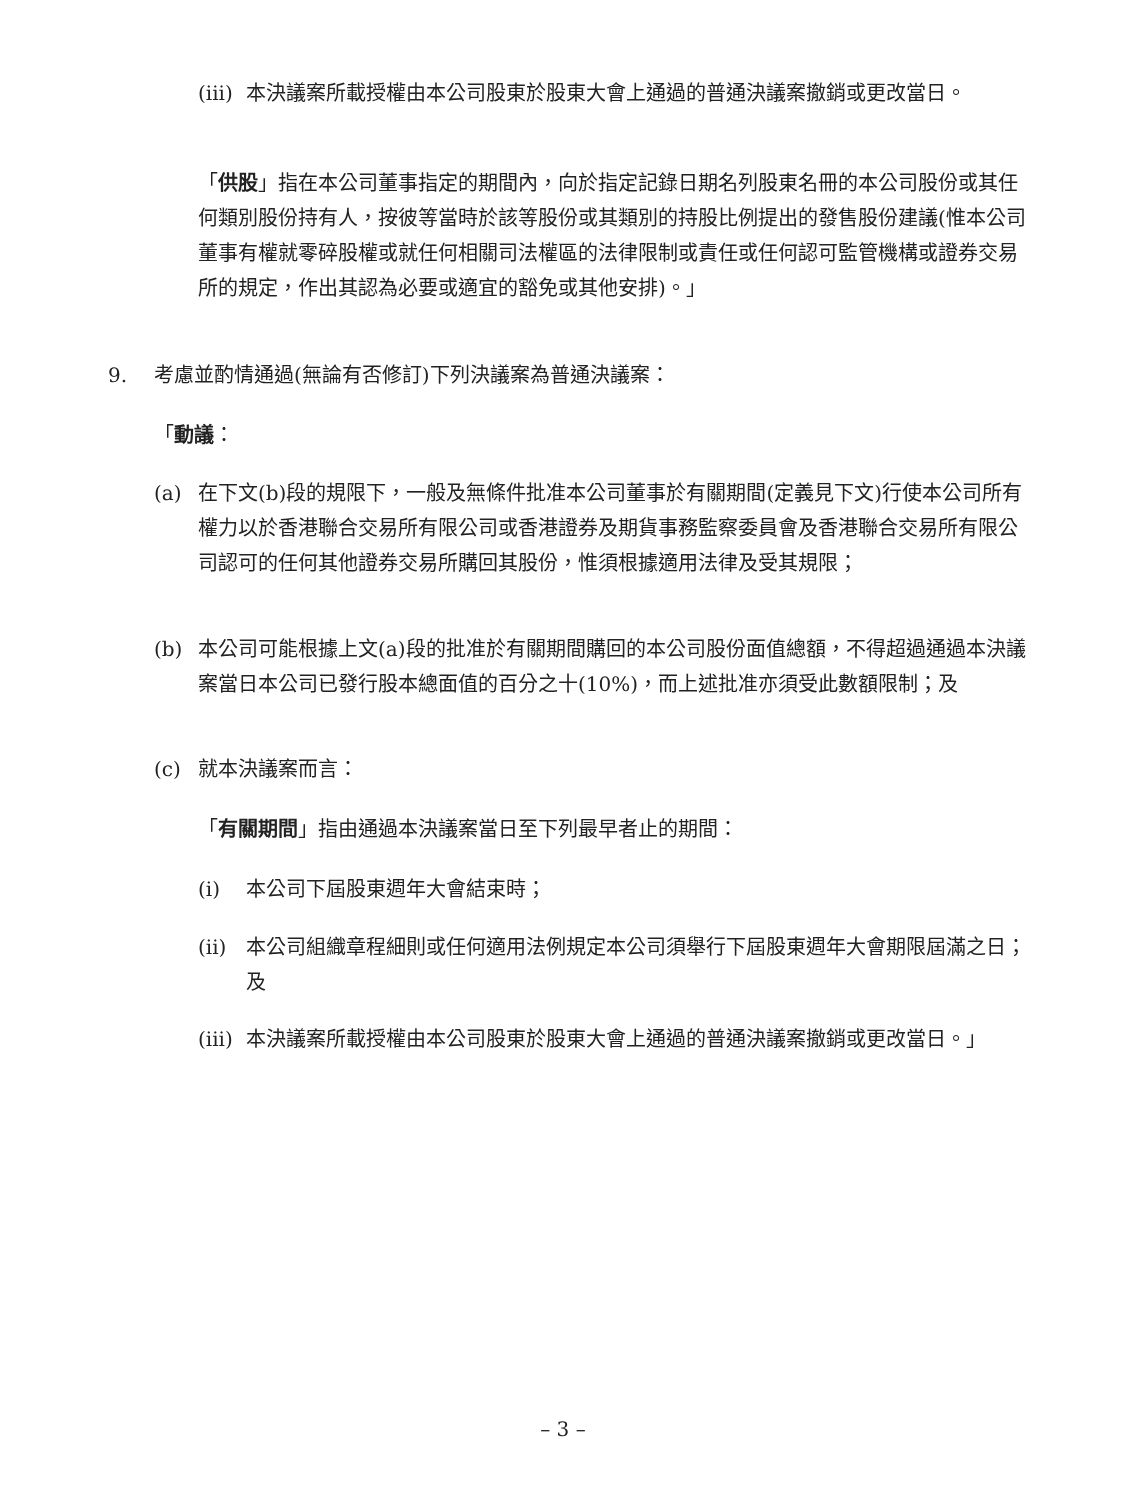(iii)
本決議案所載授權由本公司股東於股東大會上通過的普通決議案撤銷或更改當日。
「供股」指在本公司董事指定的期間內，向於指定記錄日期名列股東名冊的本公司股份或其任何類別股份持有人，按彼等當時於該等股份或其類別的持股比例提出的發售股份建議(惟本公司董事有權就零碎股權或就任何相關司法權區的法律限制或責任或任何認可監管機構或證券交易所的規定，作出其認為必要或適宜的豁免或其他安排)。」
9. 考慮並酌情通過(無論有否修訂)下列決議案為普通決議案：
「動議：
(a) 在下文(b)段的規限下，一般及無條件批准本公司董事於有關期間(定義見下文)行使本公司所有權力以於香港聯合交易所有限公司或香港證券及期貨事務監察委員會及香港聯合交易所有限公司認可的任何其他證券交易所購回其股份，惟須根據適用法律及受其規限；
(b) 本公司可能根據上文(a)段的批准於有關期間購回的本公司股份面值總額，不得超過通過本決議案當日本公司已發行股本總面值的百分之十(10%)，而上述批准亦須受此數額限制；及
(c) 就本決議案而言：
「有關期間」指由通過本決議案當日至下列最早者止的期間：
(i) 本公司下屆股東週年大會結束時；
(ii) 本公司組織章程細則或任何適用法例規定本公司須舉行下屆股東週年大會期限屆滿之日；及
(iii)
本決議案所載授權由本公司股東於股東大會上通過的普通決議案撤銷或更改當日。」
– 3 –